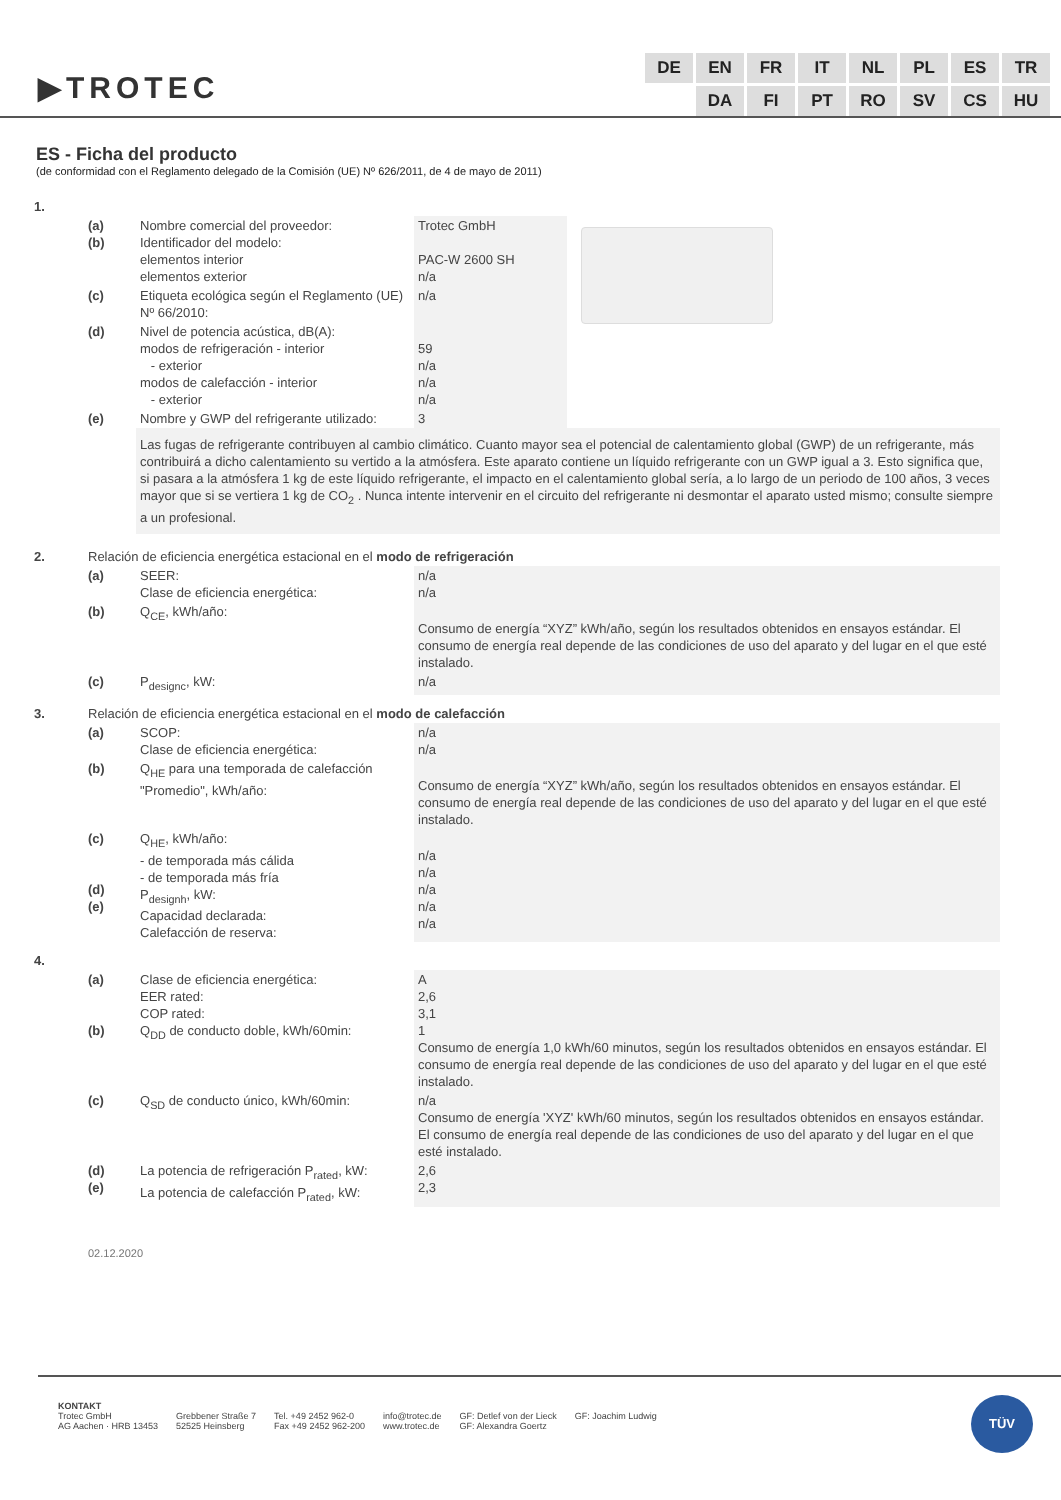▶TROTEC
| DE | EN | FR | IT | NL | PL | ES | TR |
| | DA | FI | PT | RO | SV | CS | HU |
ES - Ficha del producto
(de conformidad con el Reglamento delegado de la Comisión (UE) Nº 626/2011, de 4 de mayo de 2011)
| 1. | | | | |
| | (a) (b) | Nombre comercial del proveedor: Identificador del modelo: elementos interior elementos exterior | Trotec GmbH PAC-W 2600 SH n/a | |
| | (c) | Etiqueta ecológica según el Reglamento (UE) Nº 66/2010: | n/a | |
| | (d) | Nivel de potencia acústica, dB(A): modos de refrigeración - interior - exterior modos de calefacción - interior - exterior | 59 n/a n/a n/a | |
| | (e) | Nombre y GWP del refrigerante utilizado: | 3 | |
| | | Las fugas de refrigerante contribuyen al cambio climático. Cuanto mayor sea el potencial de calentamiento global (GWP) de un refrigerante, más contribuirá a dicho calentamiento su vertido a la atmósfera. Este aparato contiene un líquido refrigerante con un GWP igual a 3. Esto significa que, si pasara a la atmósfera 1 kg de este líquido refrigerante, el impacto en el calentamiento global sería, a lo largo de un periodo de 100 años, 3 veces mayor que si se vertiera 1 kg de CO<sub>2</sub> . Nunca intente intervenir en el circuito del refrigerante ni desmontar el aparato usted mismo; consulte siempre a un profesional. | | |
| 2. | Relación de eficiencia energética estacional en el modo de refrigeración | | | |
| | (a) | SEER: Clase de eficiencia energética: | n/a n/a | |
| | (b) | Q<sub>CE</sub>, kWh/año: | Consumo de energía “XYZ” kWh/año, según los resultados obtenidos en ensayos estándar. El consumo de energía real depende de las condiciones de uso del aparato y del lugar en el que esté instalado. | |
| | (c) | P<sub>designc</sub>, kW: | n/a | |
| 3. | Relación de eficiencia energética estacional en el modo de calefacción | | | |
| | (a) | SCOP: Clase de eficiencia energética: | n/a n/a | |
| | (b) | Q<sub>HE</sub> para una temporada de calefacción "Promedio", kWh/año: | Consumo de energía “XYZ” kWh/año, según los resultados obtenidos en ensayos estándar. El consumo de energía real depende de las condiciones de uso del aparato y del lugar en el que esté instalado. | |
| | (c) (d) (e) | Q<sub>HE</sub>, kWh/año: - de temporada más cálida - de temporada más fría P<sub>designh</sub>, kW: Capacidad declarada: Calefacción de reserva: | n/a n/a n/a n/a n/a | |
| 4. | | | | |
| | (a) (b) | Clase de eficiencia energética: EER rated: COP rated: Q<sub>DD</sub> de conducto doble, kWh/60min: | A 2,6 3,1 1 Consumo de energía 1,0 kWh/60 minutos, según los resultados obtenidos en ensayos estándar. El consumo de energía real depende de las condiciones de uso del aparato y del lugar en el que esté instalado. | |
| | (c) | Q<sub>SD</sub> de conducto único, kWh/60min: | n/a Consumo de energía 'XYZ' kWh/60 minutos, según los resultados obtenidos en ensayos estándar. El consumo de energía real depende de las condiciones de uso del aparato y del lugar en el que esté instalado. | |
| | (d) (e) | La potencia de refrigeración P<sub>rated</sub>, kW: La potencia de calefacción P<sub>rated</sub>, kW: | 2,6 2,3 | |
02.12.2020
KONTAKT
Trotec GmbH
AG Aachen · HRB 13453
Grebbener Straße 7
52525 Heinsberg
Tel. +49 2452 962-0
Fax +49 2452 962-200
info@trotec.de
www.trotec.de
GF: Detlef von der Lieck
GF: Alexandra Goertz
GF: Joachim Ludwig
TÜV